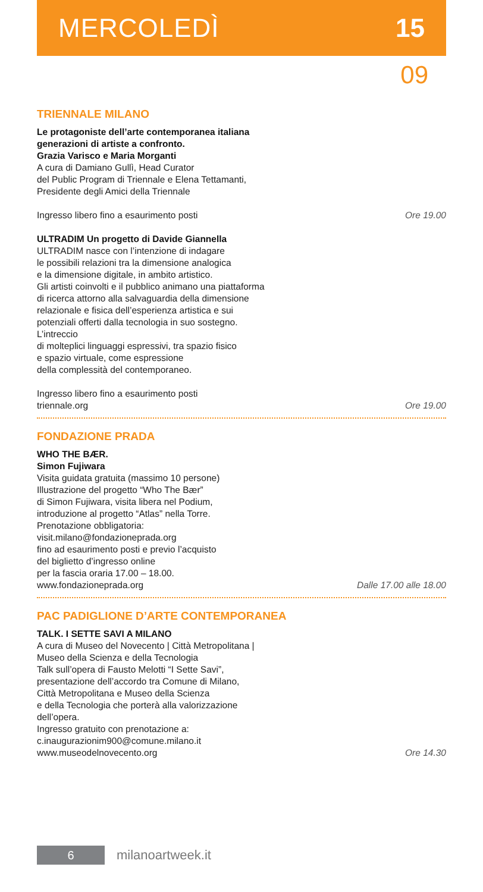MERCOLEDÌ 15
09
TRIENNALE MILANO
Le protagoniste dell’arte contemporanea italiana
generazioni di artiste a confronto.
Grazia Varisco e Maria Morganti
A cura di Damiano Gullì, Head Curator
del Public Program di Triennale e Elena Tettamanti,
Presidente degli Amici della Triennale
Ingresso libero fino a esaurimento posti Ore 19.00
ULTRADIM Un progetto di Davide Giannella
ULTRADIM nasce con l’intenzione di indagare
le possibili relazioni tra la dimensione analogica
e la dimensione digitale, in ambito artistico.
Gli artisti coinvolti e il pubblico animano una piattaforma
di ricerca attorno alla salvaguardia della dimensione
relazionale e fisica dell’esperienza artistica e sui
potenziali offerti dalla tecnologia in suo sostegno.
L’intreccio
di molteplici linguaggi espressivi, tra spazio fisico
e spazio virtuale, come espressione
della complessità del contemporaneo.
Ingresso libero fino a esaurimento posti
triennale.org Ore 19.00
FONDAZIONE PRADA
WHO THE BÆR.
Simon Fujiwara
Visita guidata gratuita (massimo 10 persone)
Illustrazione del progetto “Who The Bær”
di Simon Fujiwara, visita libera nel Podium,
introduzione al progetto “Atlas” nella Torre.
Prenotazione obbligatoria:
visit.milano@fondazioneprada.org
fino ad esaurimento posti e previo l’acquisto
del biglietto d’ingresso online
per la fascia oraria 17.00 – 18.00.
www.fondazioneprada.org Dalle 17.00 alle 18.00
PAC PADIGLIONE D’ARTE CONTEMPORANEA
TALK. I SETTE SAVI A MILANO
A cura di Museo del Novecento | Città Metropolitana |
Museo della Scienza e della Tecnologia
Talk sull’opera di Fausto Melotti “I Sette Savi”,
presentazione dell’accordo tra Comune di Milano,
Città Metropolitana e Museo della Scienza
e della Tecnologia che porterà alla valorizzazione
dell’opera.
Ingresso gratuito con prenotazione a:
c.inaugurazionim900@comune.milano.it
www.museodelnovecento.org Ore 14.30
6
milanoartweek.it